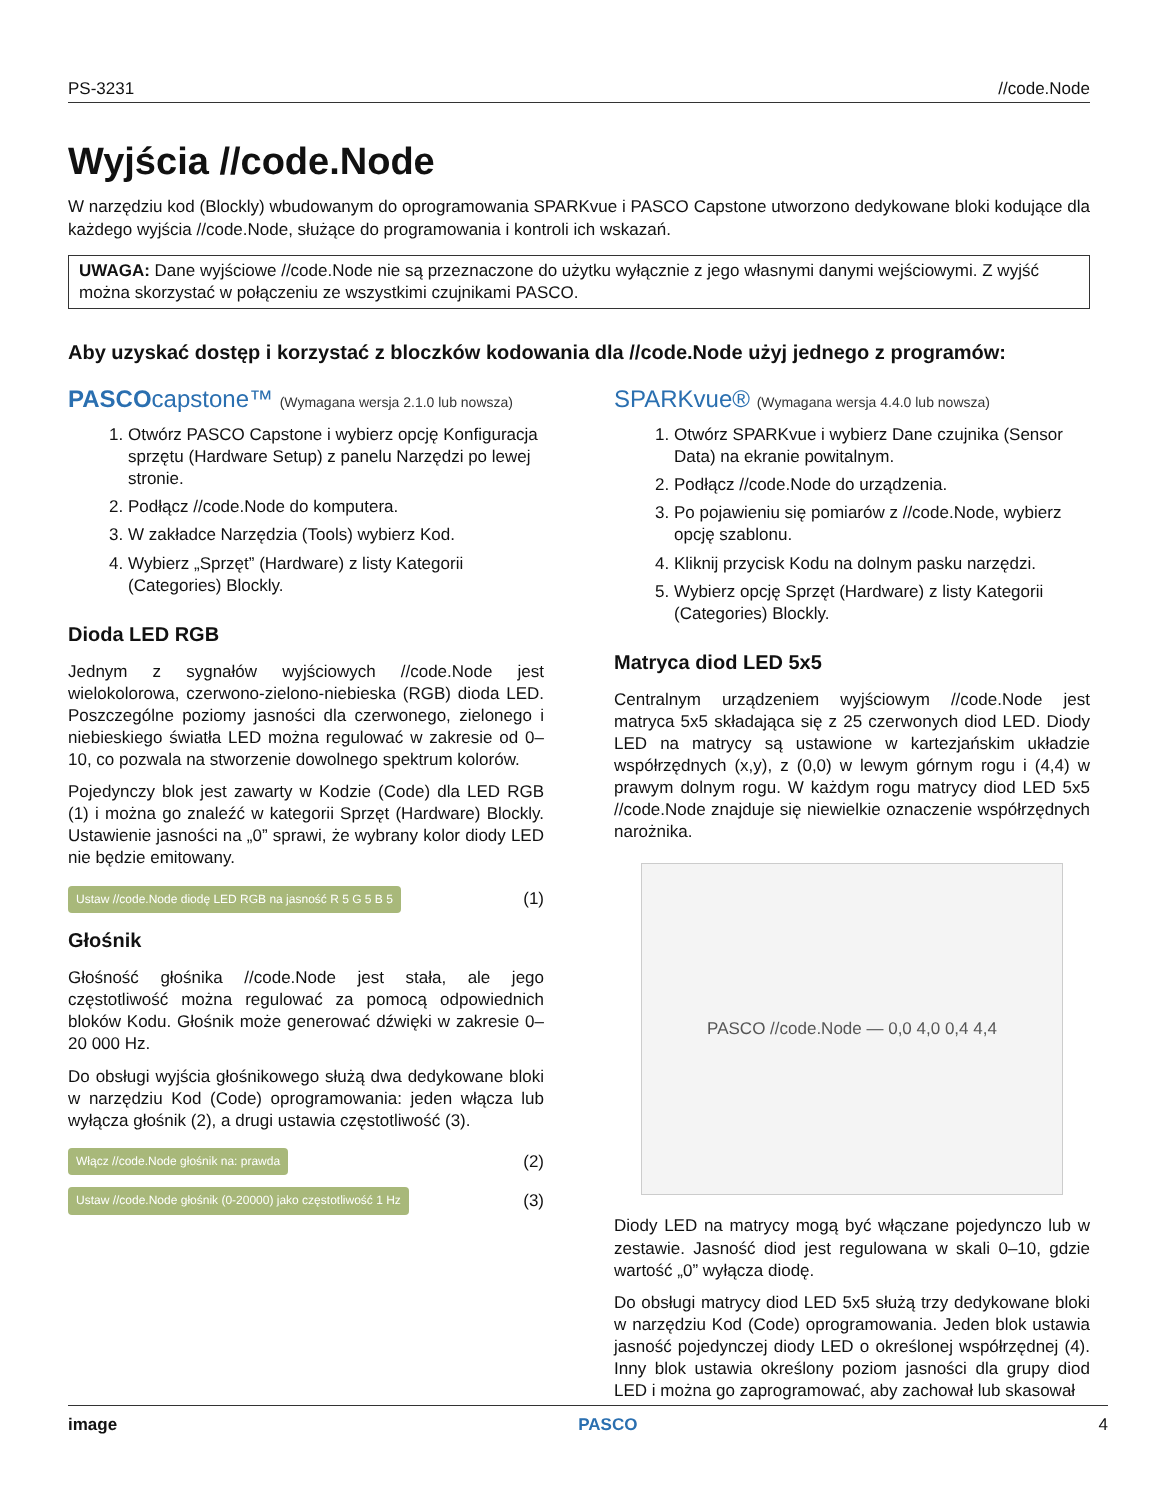PS-3231 //code.Node
Wyjścia //code.Node
W narzędziu kod (Blockly) wbudowanym do oprogramowania SPARKvue i PASCO Capstone utworzono dedykowane bloki kodujące dla każdego wyjścia //code.Node, służące do programowania i kontroli ich wskazań.
UWAGA: Dane wyjściowe //code.Node nie są przeznaczone do użytku wyłącznie z jego własnymi danymi wejściowymi. Z wyjść można skorzystać w połączeniu ze wszystkimi czujnikami PASCO.
Aby uzyskać dostęp i korzystać z bloczków kodowania dla //code.Node użyj jednego z programów:
PASCOcapstone™ (Wymagana wersja 2.1.0 lub nowsza)
1. Otwórz PASCO Capstone i wybierz opcję Konfiguracja sprzętu (Hardware Setup) z panelu Narzędzi po lewej stronie.
2. Podłącz //code.Node do komputera.
3. W zakładce Narzędzia (Tools) wybierz Kod.
4. Wybierz „Sprzęt” (Hardware) z listy Kategorii (Categories) Blockly.
Dioda LED RGB
Jednym z sygnałów wyjściowych //code.Node jest wielokolorowa, czerwono-zielono-niebieska (RGB) dioda LED. Poszczególne poziomy jasności dla czerwonego, zielonego i niebieskiego światła LED można regulować w zakresie od 0–10, co pozwala na stworzenie dowolnego spektrum kolorów.
Pojedynczy blok jest zawarty w Kodzie (Code) dla LED RGB (1) i można go znaleźć w kategorii Sprzęt (Hardware) Blockly. Ustawienie jasności na „0” sprawi, że wybrany kolor diody LED nie będzie emitowany.
Ustaw //code.Node diodę LED RGB na jasność R 5 G 5 B 5 (1)
Głośnik
Głośność głośnika //code.Node jest stała, ale jego częstotliwość można regulować za pomocą odpowiednich bloków Kodu. Głośnik może generować dźwięki w zakresie 0–20 000 Hz.
Do obsługi wyjścia głośnikowego służą dwa dedykowane bloki w narzędziu Kod (Code) oprogramowania: jeden włącza lub wyłącza głośnik (2), a drugi ustawia częstotliwość (3).
Włącz //code.Node głośnik na: prawda (2)
Ustaw //code.Node głośnik (0-20000) jako częstotliwość 1 Hz (3)
SPARKvue® (Wymagana wersja 4.4.0 lub nowsza)
1. Otwórz SPARKvue i wybierz Dane czujnika (Sensor Data) na ekranie powitalnym.
2. Podłącz //code.Node do urządzenia.
3. Po pojawieniu się pomiarów z //code.Node, wybierz opcję szablonu.
4. Kliknij przycisk Kodu na dolnym pasku narzędzi.
5. Wybierz opcję Sprzęt (Hardware) z listy Kategorii (Categories) Blockly.
Matryca diod LED 5x5
Centralnym urządzeniem wyjściowym //code.Node jest matryca 5x5 składająca się z 25 czerwonych diod LED. Diody LED na matrycy są ustawione w kartezjańskim układzie współrzędnych (x,y), z (0,0) w lewym górnym rogu i (4,4) w prawym dolnym rogu. W każdym rogu matrycy diod LED 5x5 //code.Node znajduje się niewielkie oznaczenie współrzędnych narożnika.
PASCO //code.Node — 0,0 4,0 0,4 4,4
Diody LED na matrycy mogą być włączane pojedynczo lub w zestawie. Jasność diod jest regulowana w skali 0–10, gdzie wartość „0” wyłącza diodę.
Do obsługi matrycy diod LED 5x5 służą trzy dedykowane bloki w narzędziu Kod (Code) oprogramowania. Jeden blok ustawia jasność pojedynczej diody LED o określonej współrzędnej (4). Inny blok ustawia określony poziom jasności dla grupy diod LED i można go zaprogramować, aby zachował lub skasował
image PASCO 4